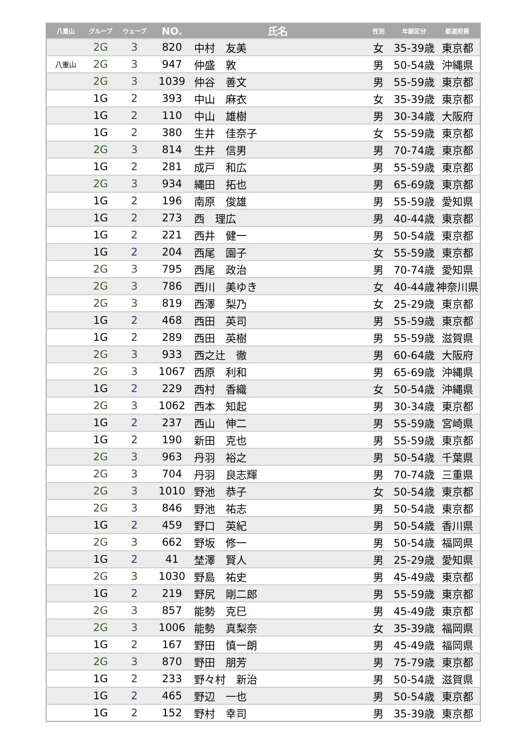| 八重山 | グループ | ウェーブ | NO. | 氏名 | 性別 | 年齢区分 | 都道府県 |
| --- | --- | --- | --- | --- | --- | --- | --- |
| | 2G | 3 | 820 | 中村 友美 | 女 | 35-39歳 | 東京都 |
| 八重山 | 2G | 3 | 947 | 仲盛 敦 | 男 | 50-54歳 | 沖縄県 |
| | 2G | 3 | 1039 | 仲谷 善文 | 男 | 55-59歳 | 東京都 |
| | 1G | 2 | 393 | 中山 麻衣 | 女 | 35-39歳 | 東京都 |
| | 1G | 2 | 110 | 中山 雄樹 | 男 | 30-34歳 | 大阪府 |
| | 1G | 2 | 380 | 生井 佳奈子 | 女 | 55-59歳 | 東京都 |
| | 2G | 3 | 814 | 生井 信男 | 男 | 70-74歳 | 東京都 |
| | 1G | 2 | 281 | 成戸 和広 | 男 | 55-59歳 | 東京都 |
| | 2G | 3 | 934 | 縄田 拓也 | 男 | 65-69歳 | 東京都 |
| | 1G | 2 | 196 | 南原 俊雄 | 男 | 55-59歳 | 愛知県 |
| | 1G | 2 | 273 | 西 理広 | 男 | 40-44歳 | 東京都 |
| | 1G | 2 | 221 | 西井 健一 | 男 | 50-54歳 | 東京都 |
| | 1G | 2 | 204 | 西尾 園子 | 女 | 55-59歳 | 東京都 |
| | 2G | 3 | 795 | 西尾 政治 | 男 | 70-74歳 | 愛知県 |
| | 2G | 3 | 786 | 西川 美ゆき | 女 | 40-44歳 | 神奈川県 |
| | 2G | 3 | 819 | 西澤 梨乃 | 女 | 25-29歳 | 東京都 |
| | 1G | 2 | 468 | 西田 英司 | 男 | 55-59歳 | 東京都 |
| | 1G | 2 | 289 | 西田 英樹 | 男 | 55-59歳 | 滋賀県 |
| | 2G | 3 | 933 | 西之辻 徹 | 男 | 60-64歳 | 大阪府 |
| | 2G | 3 | 1067 | 西原 利和 | 男 | 65-69歳 | 沖縄県 |
| | 1G | 2 | 229 | 西村 香織 | 女 | 50-54歳 | 沖縄県 |
| | 2G | 3 | 1062 | 西本 知起 | 男 | 30-34歳 | 東京都 |
| | 1G | 2 | 237 | 西山 伸二 | 男 | 55-59歳 | 宮崎県 |
| | 1G | 2 | 190 | 新田 克也 | 男 | 55-59歳 | 東京都 |
| | 2G | 3 | 963 | 丹羽 裕之 | 男 | 50-54歳 | 千葉県 |
| | 2G | 3 | 704 | 丹羽 良志輝 | 男 | 70-74歳 | 三重県 |
| | 2G | 3 | 1010 | 野池 恭子 | 女 | 50-54歳 | 東京都 |
| | 2G | 3 | 846 | 野池 祐志 | 男 | 50-54歳 | 東京都 |
| | 1G | 2 | 459 | 野口 英紀 | 男 | 50-54歳 | 香川県 |
| | 2G | 3 | 662 | 野坂 修一 | 男 | 50-54歳 | 福岡県 |
| | 1G | 2 | 41 | 埜澤 賢人 | 男 | 25-29歳 | 愛知県 |
| | 2G | 3 | 1030 | 野島 祐史 | 男 | 45-49歳 | 東京都 |
| | 1G | 2 | 219 | 野尻 剛二郎 | 男 | 55-59歳 | 東京都 |
| | 2G | 3 | 857 | 能勢 克巳 | 男 | 45-49歳 | 東京都 |
| | 2G | 3 | 1006 | 能勢 真梨奈 | 女 | 35-39歳 | 福岡県 |
| | 1G | 2 | 167 | 野田 慎一朗 | 男 | 45-49歳 | 福岡県 |
| | 2G | 3 | 870 | 野田 朋芳 | 男 | 75-79歳 | 東京都 |
| | 1G | 2 | 233 | 野々村 新治 | 男 | 50-54歳 | 滋賀県 |
| | 1G | 2 | 465 | 野辺 一也 | 男 | 50-54歳 | 東京都 |
| | 1G | 2 | 152 | 野村 幸司 | 男 | 35-39歳 | 東京都 |